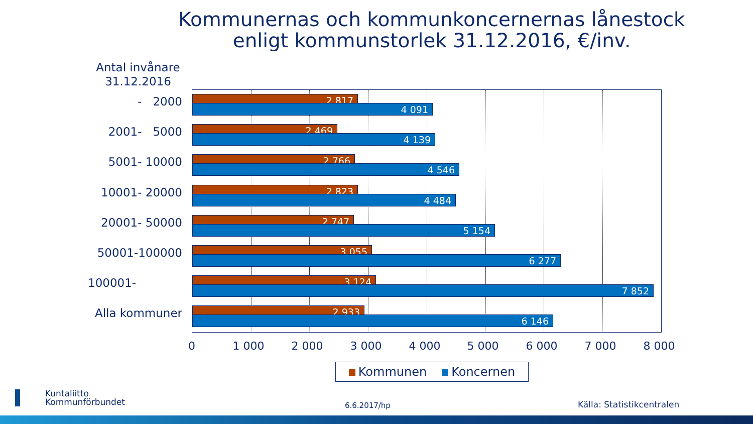Kommunernas och kommunkoncernernas lånestock
enligt kommunstorlek 31.12.2016, €/inv.
Antal invånare
31.12.2016
- 2000 2 817
4 091
2001- 5000 2 469
4 139
5001- 10000 2 766
4 546
10001- 20000 2 823
4 484
20001- 50000 2 747
5 154
50001-100000 3 055
6 277
100001- 3 124
7 852
Alla kommuner 2 933
6 146
0 1 000 2 000 3 000 4 000 5 000 6 000 7 000 8 000
Kommunen Koncernen
Kuntaliitto
Kommunförbundet
6.6.2017/hp Källa: Statistikcentralen